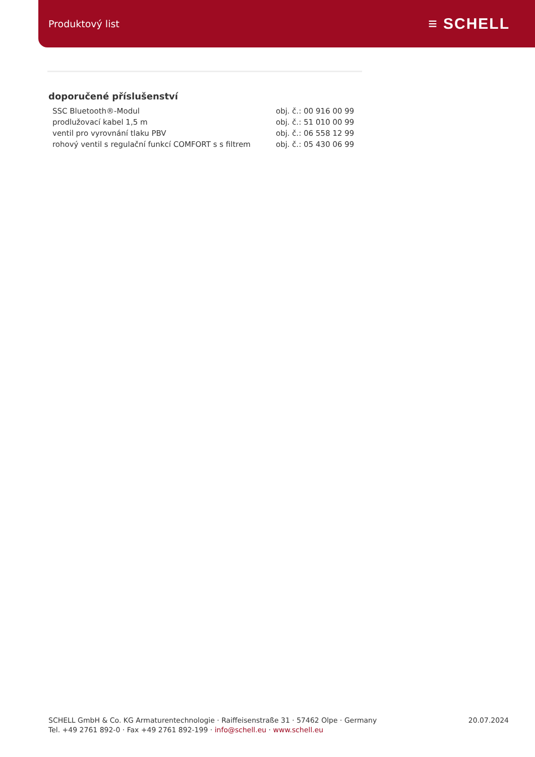Produktový list ≡ SCHELL
doporučené příslušenství
| SSC Bluetooth®-Modul | obj. č.: 00 916 00 99 |
| prodlužovací kabel 1,5 m | obj. č.: 51 010 00 99 |
| ventil pro vyrovnání tlaku PBV | obj. č.: 06 558 12 99 |
| rohový ventil s regulační funkcí COMFORT s s filtrem | obj. č.: 05 430 06 99 |
SCHELL GmbH & Co. KG Armaturentechnologie · Raiffeisenstraße 31 · 57462 Olpe · Germany
Tel. +49 2761 892-0 · Fax +49 2761 892-199 · info@schell.eu · www.schell.eu
20.07.2024